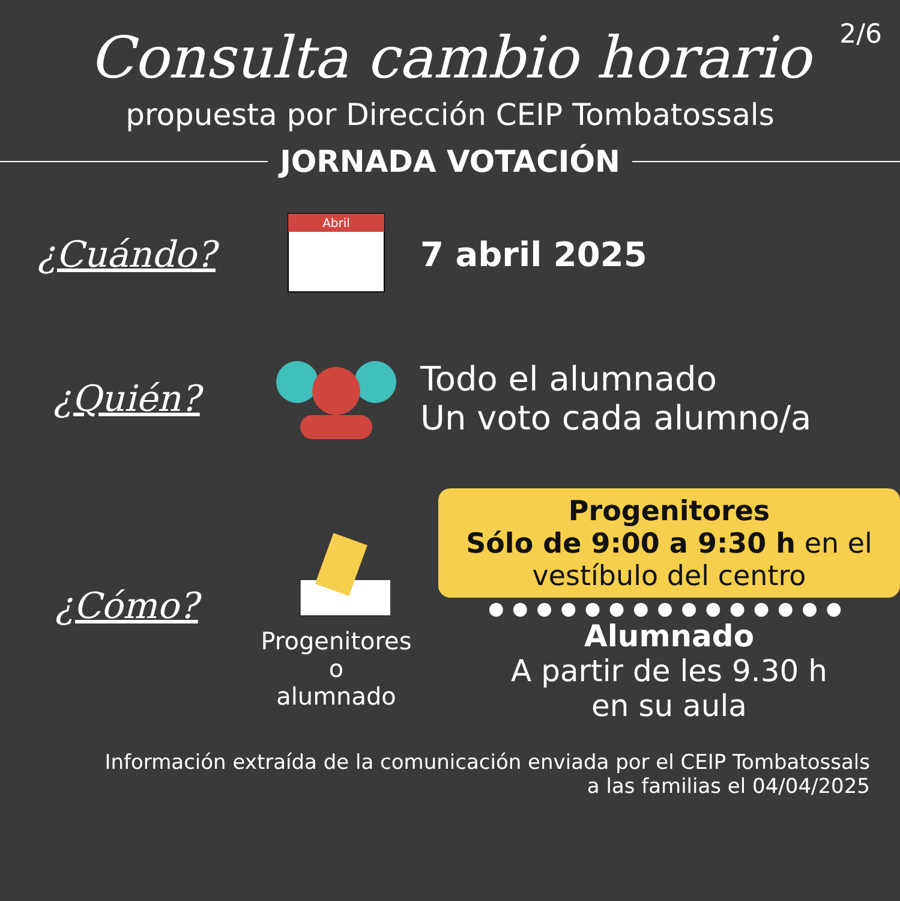2/6
Consulta cambio horario
propuesta por Dirección CEIP Tombatossals
JORNADA VOTACIÓN
¿Cuándo?
Abril
7 abril 2025
¿Quién?
Todo el alumnado
Un voto cada alumno/a
¿Cómo?
Progenitores
o
alumnado
Progenitores
Sólo de 9:00 a 9:30 h en el vestíbulo del centro
●●●●●●●●●●●●●●●
Alumnado
A partir de les 9.30 h
en su aula
Información extraída de la comunicación enviada por el CEIP Tombatossals
a las familias el 04/04/2025